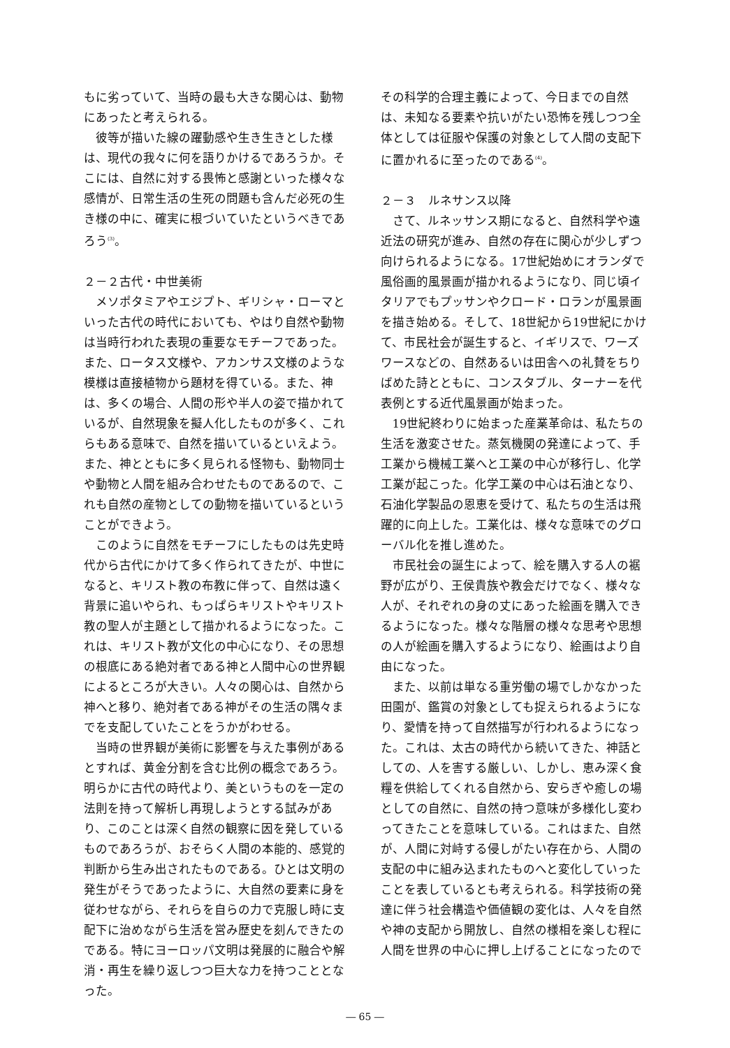もに劣っていて、当時の最も大きな関心は、動物にあったと考えられる。
彼等が描いた線の躍動感や生き生きとした様は、現代の我々に何を語りかけるであろうか。そこには、自然に対する畏怖と感謝といった様々な感情が、日常生活の生死の問題も含んだ必死の生き様の中に、確実に根づいていたというべきであろう<sup>(3)</sup>。
２－２古代・中世美術
メソポタミアやエジプト、ギリシャ・ローマといった古代の時代においても、やはり自然や動物は当時行われた表現の重要なモチーフであった。また、ロータス文様や、アカンサス文様のような模様は直接植物から題材を得ている。また、神は、多くの場合、人間の形や半人の姿で描かれているが、自然現象を擬人化したものが多く、これらもある意味で、自然を描いているといえよう。また、神とともに多く見られる怪物も、動物同士や動物と人間を組み合わせたものであるので、これも自然の産物としての動物を描いているということができよう。
このように自然をモチーフにしたものは先史時代から古代にかけて多く作られてきたが、中世になると、キリスト教の布教に伴って、自然は遠く背景に追いやられ、もっぱらキリストやキリスト教の聖人が主題として描かれるようになった。これは、キリスト教が文化の中心になり、その思想の根底にある絶対者である神と人間中心の世界観によるところが大きい。人々の関心は、自然から神へと移り、絶対者である神がその生活の隅々までを支配していたことをうかがわせる。
当時の世界観が美術に影響を与えた事例があるとすれば、黄金分割を含む比例の概念であろう。明らかに古代の時代より、美というものを一定の法則を持って解析し再現しようとする試みがあり、このことは深く自然の観察に因を発しているものであろうが、おそらく人間の本能的、感覚的判断から生み出されたものである。ひとは文明の発生がそうであったように、大自然の要素に身を従わせながら、それらを自らの力で克服し時に支配下に治めながら生活を営み歴史を刻んできたのである。特にヨーロッパ文明は発展的に融合や解消・再生を繰り返しつつ巨大な力を持つこととなった。
その科学的合理主義によって、今日までの自然は、未知なる要素や抗いがたい恐怖を残しつつ全体としては征服や保護の対象として人間の支配下に置かれるに至ったのである<sup>(4)</sup>。
２－３　ルネサンス以降
さて、ルネッサンス期になると、自然科学や遠近法の研究が進み、自然の存在に関心が少しずつ向けられるようになる。17世紀始めにオランダで風俗画的風景画が描かれるようになり、同じ頃イタリアでもプッサンやクロード・ロランが風景画を描き始める。そして、18世紀から19世紀にかけて、市民社会が誕生すると、イギリスで、ワーズワースなどの、自然あるいは田舎への礼賛をちりばめた詩とともに、コンスタブル、ターナーを代表例とする近代風景画が始まった。
19世紀終わりに始まった産業革命は、私たちの生活を激変させた。蒸気機関の発達によって、手工業から機械工業へと工業の中心が移行し、化学工業が起こった。化学工業の中心は石油となり、石油化学製品の恩恵を受けて、私たちの生活は飛躍的に向上した。工業化は、様々な意味でのグローバル化を推し進めた。
市民社会の誕生によって、絵を購入する人の裾野が広がり、王侯貴族や教会だけでなく、様々な人が、それぞれの身の丈にあった絵画を購入できるようになった。様々な階層の様々な思考や思想の人が絵画を購入するようになり、絵画はより自由になった。
また、以前は単なる重労働の場でしかなかった田園が、鑑賞の対象としても捉えられるようになり、愛情を持って自然描写が行われるようになった。これは、太古の時代から続いてきた、神話としての、人を害する厳しい、しかし、恵み深く食糧を供給してくれる自然から、安らぎや癒しの場としての自然に、自然の持つ意味が多様化し変わってきたことを意味している。これはまた、自然が、人間に対峙する侵しがたい存在から、人間の支配の中に組み込まれたものへと変化していったことを表しているとも考えられる。科学技術の発達に伴う社会構造や価値観の変化は、人々を自然や神の支配から開放し、自然の様相を楽しむ程に人間を世界の中心に押し上げることになったので
― 65 ―